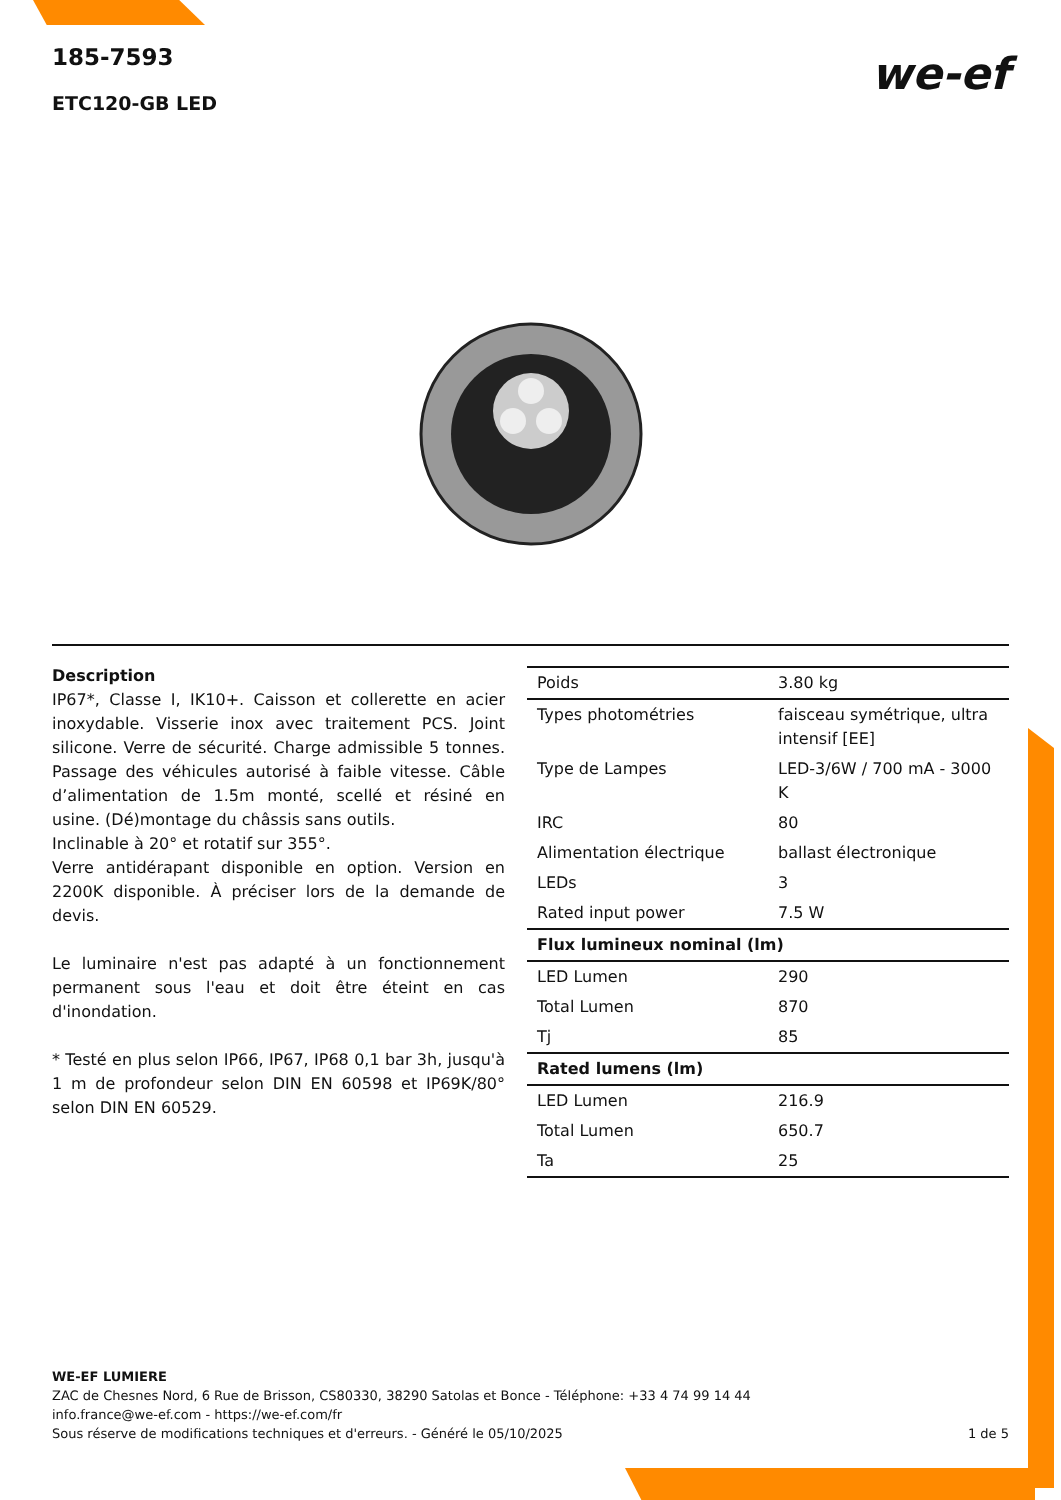185-7593
ETC120-GB LED
we-ef
Description
IP67*, Classe I, IK10+. Caisson et collerette en acier inoxydable. Visserie inox avec traitement PCS. Joint silicone. Verre de sécurité. Charge admissible 5 tonnes. Passage des véhicules autorisé à faible vitesse. Câble d’alimentation de 1.5m monté, scellé et résiné en usine. (Dé)montage du châssis sans outils.
Inclinable à 20° et rotatif sur 355°.
Verre antidérapant disponible en option. Version en 2200K disponible. À préciser lors de la demande de devis.
Le luminaire n'est pas adapté à un fonctionnement permanent sous l'eau et doit être éteint en cas d'inondation.
* Testé en plus selon IP66, IP67, IP68 0,1 bar 3h, jusqu'à 1 m de profondeur selon DIN EN 60598 et IP69K/80° selon DIN EN 60529.
| Poids | 3.80 kg |
| Types photométries | faisceau symétrique, ultra intensif [EE] |
| Type de Lampes | LED-3/6W / 700 mA - 3000 K |
| IRC | 80 |
| Alimentation électrique | ballast électronique |
| LEDs | 3 |
| Rated input power | 7.5 W |
| Flux lumineux nominal (lm) | |
| LED Lumen | 290 |
| Total Lumen | 870 |
| Tj | 85 |
| Rated lumens (lm) | |
| LED Lumen | 216.9 |
| Total Lumen | 650.7 |
| Ta | 25 |
WE-EF LUMIERE
ZAC de Chesnes Nord, 6 Rue de Brisson, CS80330, 38290 Satolas et Bonce - Téléphone: +33 4 74 99 14 44
info.france@we-ef.com - https://we-ef.com/fr
Sous réserve de modifications techniques et d'erreurs. - Généré le 05/10/2025 1 de 5